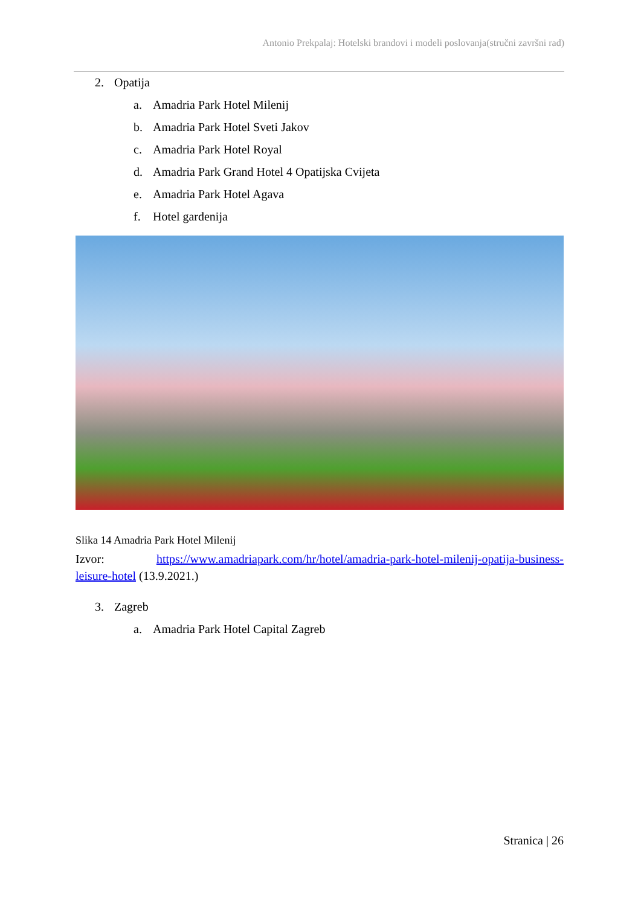Antonio Prekpalaj: Hotelski brandovi i modeli poslovanja(stručni završni rad)
2. Opatija
a. Amadria Park Hotel Milenij
b. Amadria Park Hotel Sveti Jakov
c. Amadria Park Hotel Royal
d. Amadria Park Grand Hotel 4 Opatijska Cvijeta
e. Amadria Park Hotel Agava
f. Hotel gardenija
Slika 14 Amadria Park Hotel Milenij
Izvor: https://www.amadriapark.com/hr/hotel/amadria-park-hotel-milenij-opatija-business-leisure-hotel (13.9.2021.)
3. Zagreb
a. Amadria Park Hotel Capital Zagreb
Stranica | 26